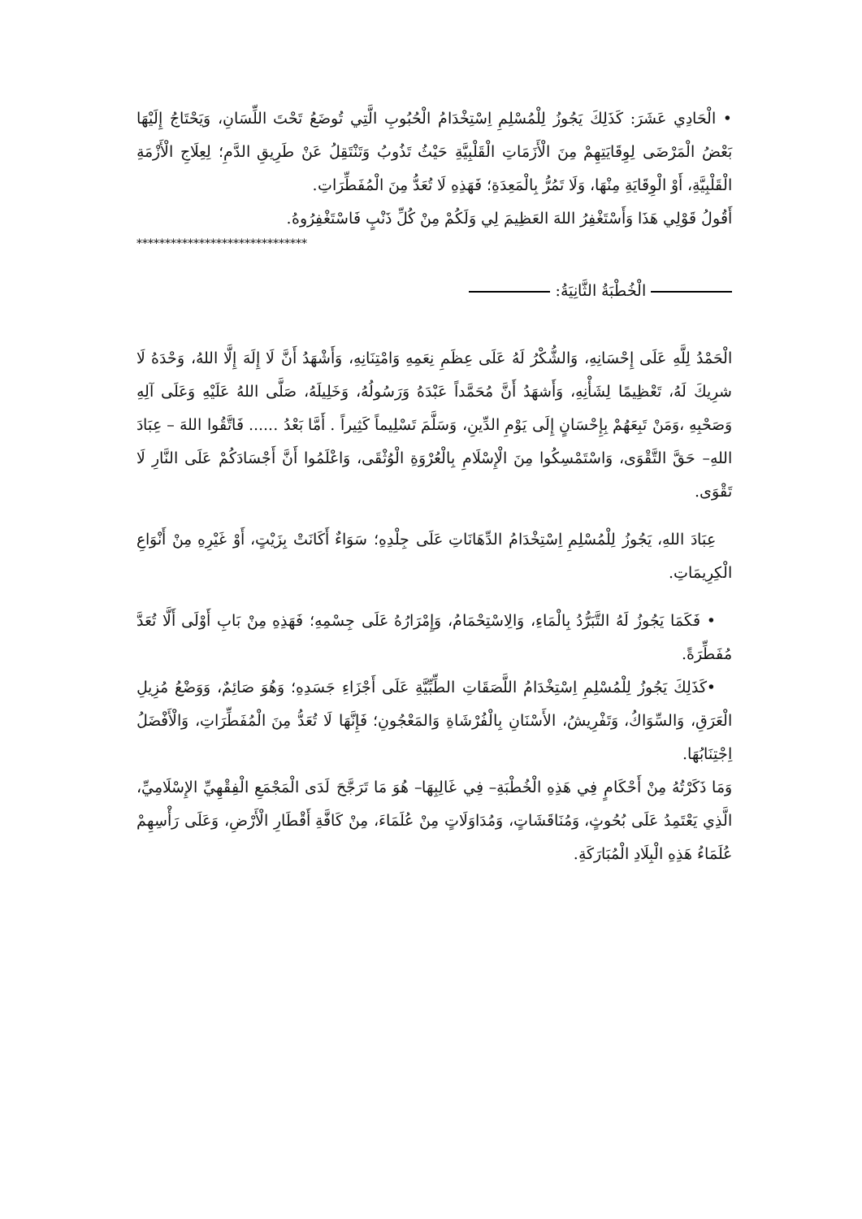• الْحَادِي عَشَرَ: كَذَلِكَ يَجُوزُ لِلْمُسْلِمِ اِسْتِخْدَامُ الْحُبُوبِ الَّتِي تُوضَعُ تَحْتَ اللِّسَانِ، وَيَحْتَاجُ إِلَيْهَا بَعْضُ الْمَرْضَى لِوِقَايَتِهِمْ مِنَ الْأَزَمَاتِ الْقَلْبِيَّةِ حَيْثُ تَذُوبُ وَتَنْتَقِلُ عَنْ طَرِيقِ الدَّمِ؛ لِعِلَاجِ الْأَزْمَةِ الْقَلْبِيَّةِ، أَوْ الْوِقَايَةِ مِنْهَا، وَلَا تَمُرُّ بِالْمَعِدَةِ؛ فَهَذِهِ لَا تُعَدُّ مِنَ الْمُفَطِّرَاتِ.
أَقُولُ قَوْلِي هَذَا وَأَسْتَغْفِرُ اللهَ العَظِيمَ لِي وَلَكُمْ مِنْ كُلِّ ذَنْبٍ فَاسْتَغْفِرُوهُ.
******************************
الْخُطْبَةُ الثَّانِيَةُ:
الْحَمْدُ لِلَّهِ عَلَى إِحْسَانِهِ، وَالشُّكْرُ لَهُ عَلَى عِظَمِ نِعَمِهِ وَامْتِنَانِهِ، وَأَشْهَدُ أَنَّ لَا إِلَهَ إِلَّا اللهُ، وَحْدَهُ لَا شرِيكَ لَهُ، تَعْظِيمًا لِشَأْنِهِ، وَأَشهَدُ أَنَّ مُحَمَّداً عَبْدَهُ وَرَسُولُهُ، وَخَلِيلَهُ، صَلَّى اللهُ عَلَيْهِ وَعَلَى آلِهِ وَصَحْبِهِ ،وَمَنْ تَبِعَهُمْ بِإِحْسَانٍ إِلَى يَوْمِ الدِّينِ، وَسَلَّمَ تَسْلِيماً كَثِيراً . أَمَّا بَعْدُ ...... فَاتَّقُوا اللهَ – عِبَادَ اللهِ– حَقَّ التَّقْوَى، وَاسْتَمْسِكُوا مِنَ الْإِسْلَامِ بِالْعُرْوَةِ الْوُثْقَى، وَاعْلَمُوا أَنَّ أَجْسَادَكُمْ عَلَى النَّارِ لَا تَقْوَى.
عِبَادَ اللهِ، يَجُوزُ لِلْمُسْلِمِ اِسْتِخْدَامُ الدِّهَانَاتِ عَلَى جِلْدِهِ؛ سَوَاءٌ أَكَانَتْ بِزَيْتٍ، أَوْ غَيْرِهِ مِنْ أَنْوَاعِ الْكِرِيمَاتِ.
• فَكَمَا يَجُوزُ لَهُ التَّبَرُّدُ بِالْمَاءِ، وَالِاسْتِحْمَامُ، وَإِمْرَارُهُ عَلَى جِسْمِهِ؛ فَهَذِهِ مِنْ بَابِ أَوْلَى أَلَّا تُعَدَّ مُفَطِّرَةً.
•كَذَلِكَ يَجُوزُ لِلْمُسْلِمِ اِسْتِخْدَامُ اللَّصَقَاتِ الطِّبِّيَّةِ عَلَى أَجْزَاءِ جَسَدِهِ؛ وَهُوَ صَائِمٌ، وَوَضْعُ مُزِيلِ الْعَرَقِ، وَالسِّوَاكُ، وَتَفْرِيشُ، الأَسْنَانِ بِالْفُرْشَاةِ وَالمَعْجُونِ؛ فَإِنَّهَا لَا تُعَدُّ مِنَ الْمُفَطِّرَاتِ، وَالْأَفْضَلُ اِجْتِنَابُهَا.
وَمَا ذَكَرْتُهُ مِنْ أَحْكَامٍ فِي هَذِهِ الْخُطْبَةِ– فِي غَالِبِهَا– هُوَ مَا تَرَجَّحَ لَدَى الْمَجْمَعِ الْفِقْهِيِّ الإِسْلَامِيِّ، الَّذِي يَعْتَمِدُ عَلَى بُحُوثٍ، وَمُنَاقَشَاتٍ، وَمُدَاوَلَاتٍ مِنْ عُلَمَاءَ، مِنْ كَافَّةِ أَقْطَارِ الْأَرْضِ، وَعَلَى رَأْسِهِمْ عُلَمَاءُ هَذِهِ الْبِلَادِ الْمُبَارَكَةِ.